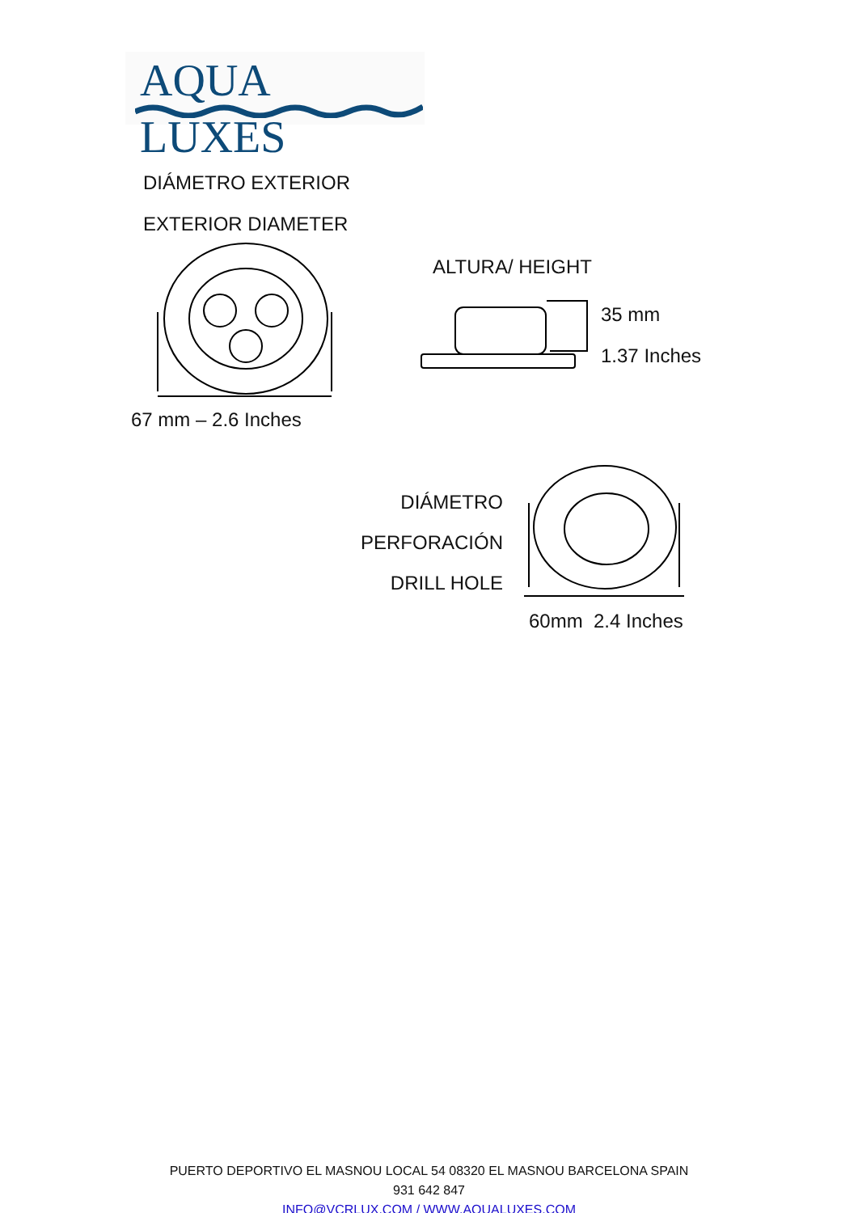AQUA LUXES
DIÁMETRO EXTERIOR
EXTERIOR DIAMETER
67 mm – 2.6 Inches
ALTURA/ HEIGHT
35 mm
1.37 Inches
DIÁMETRO
PERFORACIÓN
DRILL HOLE
60mm 2.4 Inches
PUERTO DEPORTIVO EL MASNOU LOCAL 54 08320 EL MASNOU BARCELONA SPAIN
931 642 847
INFO@VCRLUX.COM / WWW.AQUALUXES.COM